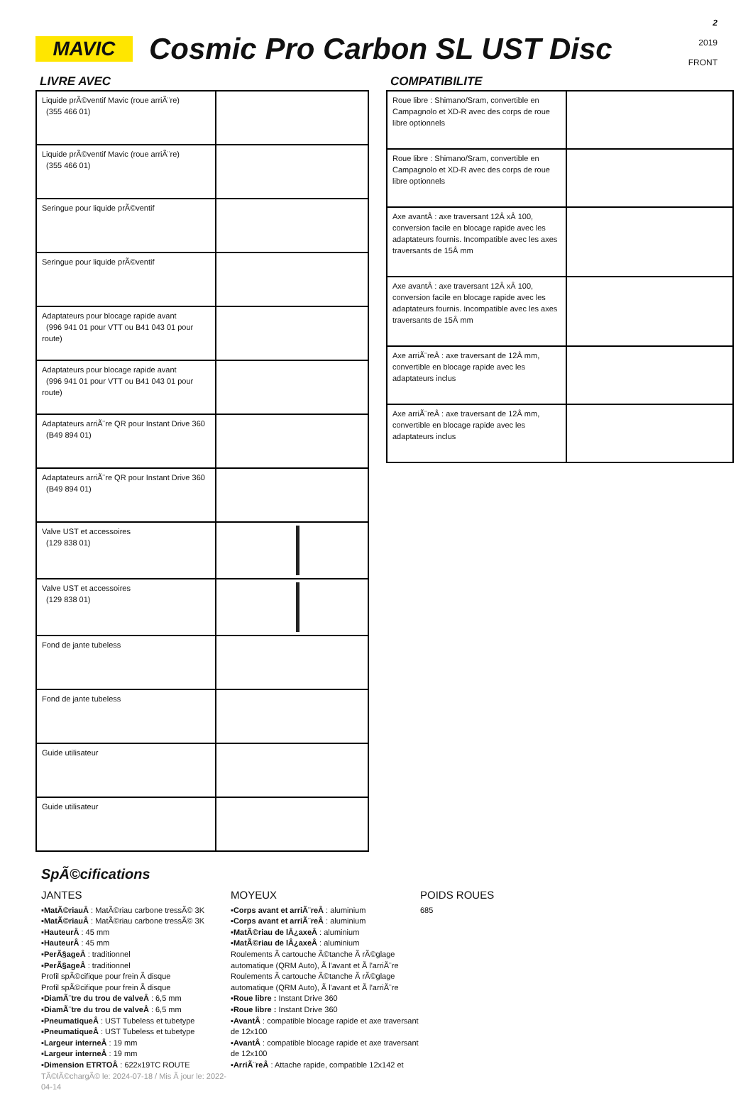MAVIC
Cosmic Pro Carbon SL UST Disc
2
2019
FRONT
LIVRE AVEC
| Liquide prÃ©ventif Mavic (roue arriÃ¨re) (355 466 01) | |
| Liquide prÃ©ventif Mavic (roue arriÃ¨re) (355 466 01) | |
| Seringue pour liquide prÃ©ventif | |
| Seringue pour liquide prÃ©ventif | |
| Adaptateurs pour blocage rapide avant (996 941 01 pour VTT ou B41 043 01 pour route) | |
| Adaptateurs pour blocage rapide avant (996 941 01 pour VTT ou B41 043 01 pour route) | |
| Adaptateurs arriÃ¨re QR pour Instant Drive 360 (B49 894 01) | |
| Adaptateurs arriÃ¨re QR pour Instant Drive 360 (B49 894 01) | |
| Valve UST et accessoires (129 838 01) | |
| Valve UST et accessoires (129 838 01) | |
| Fond de jante tubeless | |
| Fond de jante tubeless | |
| Guide utilisateur | |
| Guide utilisateur | |
COMPATIBILITE
| Roue libre : Shimano/Sram, convertible en Campagnolo et XD-R avec des corps de roue libre optionnels | |
| Roue libre : Shimano/Sram, convertible en Campagnolo et XD-R avec des corps de roue libre optionnels | |
| Axe avantÂ : axe traversant 12Â xÂ 100, conversion facile en blocage rapide avec les adaptateurs fournis. Incompatible avec les axes traversants de 15Â mm | |
| Axe avantÂ : axe traversant 12Â xÂ 100, conversion facile en blocage rapide avec les adaptateurs fournis. Incompatible avec les axes traversants de 15Â mm | |
| Axe arriÃ¨reÂ : axe traversant de 12Â mm, convertible en blocage rapide avec les adaptateurs inclus | |
| Axe arriÃ¨reÂ : axe traversant de 12Â mm, convertible en blocage rapide avec les adaptateurs inclus | |
SpÃ©cifications
JANTES
▪MatÃ©riauÂ : MatÃ©riau carbone tressÃ© 3K
▪MatÃ©riauÂ : MatÃ©riau carbone tressÃ© 3K
▪HauteurÂ : 45 mm
▪HauteurÂ : 45 mm
▪PerÃ§ageÂ : traditionnel
▪PerÃ§ageÂ : traditionnel
Profil spÃ©cifique pour frein Ã disque
Profil spÃ©cifique pour frein Ã disque
▪DiamÃ¨tre du trou de valveÂ : 6,5 mm
▪DiamÃ¨tre du trou de valveÂ : 6,5 mm
▪PneumatiqueÂ : UST Tubeless et tubetype
▪PneumatiqueÂ : UST Tubeless et tubetype
▪Largeur interneÂ : 19 mm
▪Largeur interneÂ : 19 mm
▪Dimension ETRTOÂ : 622x19TC ROUTE
TÃ©lÃ©chargÃ© le: 2024-07-18 / Mis Ã jour le: 2022-04-14
MOYEUX
▪Corps avant et arriÃ¨reÂ : aluminium
▪Corps avant et arriÃ¨reÂ : aluminium
▪MatÃ©riau de lÂ¿axeÂ : aluminium
▪MatÃ©riau de lÂ¿axeÂ : aluminium
Roulements Ã cartouche Ã©tanche Ã rÃ©glage automatique (QRM Auto), Ã l'avant et Ã l'arriÃ¨re
Roulements Ã cartouche Ã©tanche Ã rÃ©glage automatique (QRM Auto), Ã l'avant et Ã l'arriÃ¨re
▪Roue libre : Instant Drive 360
▪Roue libre : Instant Drive 360
▪AvantÂ : compatible blocage rapide et axe traversant de 12x100
▪AvantÂ : compatible blocage rapide et axe traversant de 12x100
▪ArriÃ¨reÂ : Attache rapide, compatible 12x142 et
POIDS ROUES
685